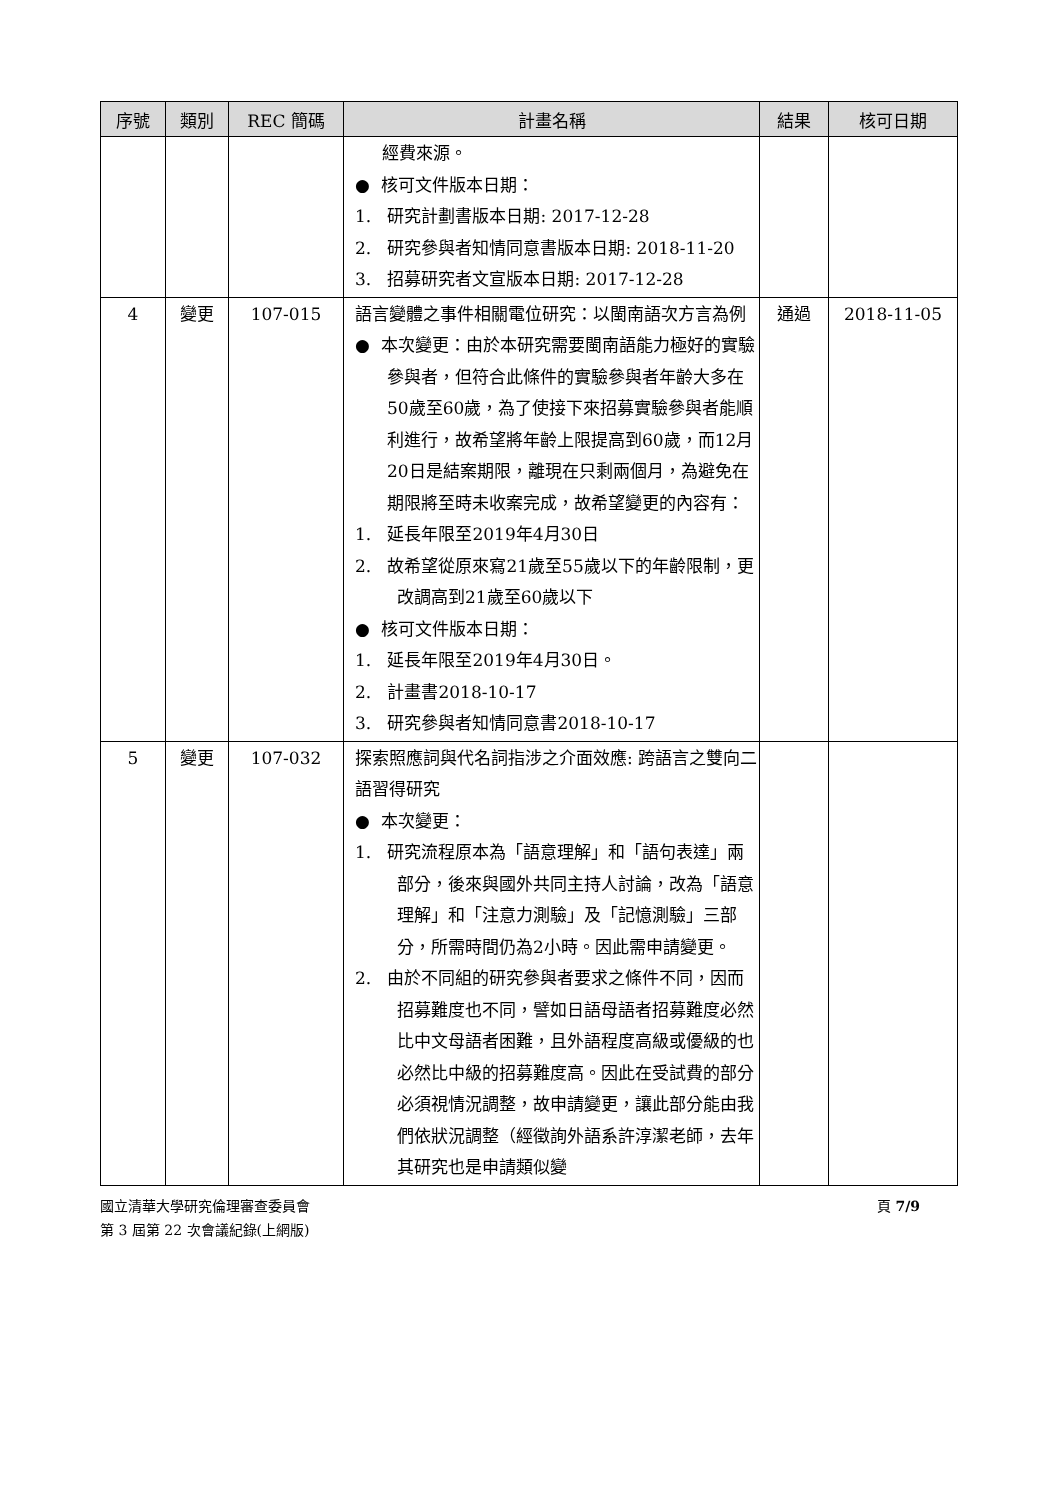| 序號 | 類別 | REC 簡碼 | 計畫名稱 | 結果 | 核可日期 |
| --- | --- | --- | --- | --- | --- |
| | | | 經費來源。 ● 核可文件版本日期： 1. 研究計劃書版本日期: 2017-12-28 2. 研究參與者知情同意書版本日期: 2018-11-20 3. 招募研究者文宣版本日期: 2017-12-28 | | |
| 4 | 變更 | 107-015 | 語言變體之事件相關電位研究：以閩南語次方言為例 ● 本次變更：由於本研究需要閩南語能力極好的實驗參與者，但符合此條件的實驗參與者年齡大多在50歲至60歲，為了使接下來招募實驗參與者能順利進行，故希望將年齡上限提高到60歲，而12月20日是結案期限，離現在只剩兩個月，為避免在期限將至時未收案完成，故希望變更的內容有： 1. 延長年限至2019年4月30日 2. 故希望從原來寫21歲至55歲以下的年齡限制，更改調高到21歲至60歲以下 ● 核可文件版本日期： 1. 延長年限至2019年4月30日。 2. 計畫書2018-10-17 3. 研究參與者知情同意書2018-10-17 | 通過 | 2018-11-05 |
| 5 | 變更 | 107-032 | 探索照應詞與代名詞指涉之介面效應: 跨語言之雙向二語習得研究 ● 本次變更： 1. 研究流程原本為「語意理解」和「語句表達」兩部分，後來與國外共同主持人討論，改為「語意理解」和「注意力測驗」及「記憶測驗」三部分，所需時間仍為2小時。因此需申請變更。 2. 由於不同組的研究參與者要求之條件不同，因而招募難度也不同，譬如日語母語者招募難度必然比中文母語者困難，且外語程度高級或優級的也必然比中級的招募難度高。因此在受試費的部分必須視情況調整，故申請變更，讓此部分能由我們依狀況調整（經徵詢外語系許淳潔老師，去年其研究也是申請類似變 | | |
國立清華大學研究倫理審查委員會
第 3 屆第 22 次會議紀錄(上網版)
頁 7/9